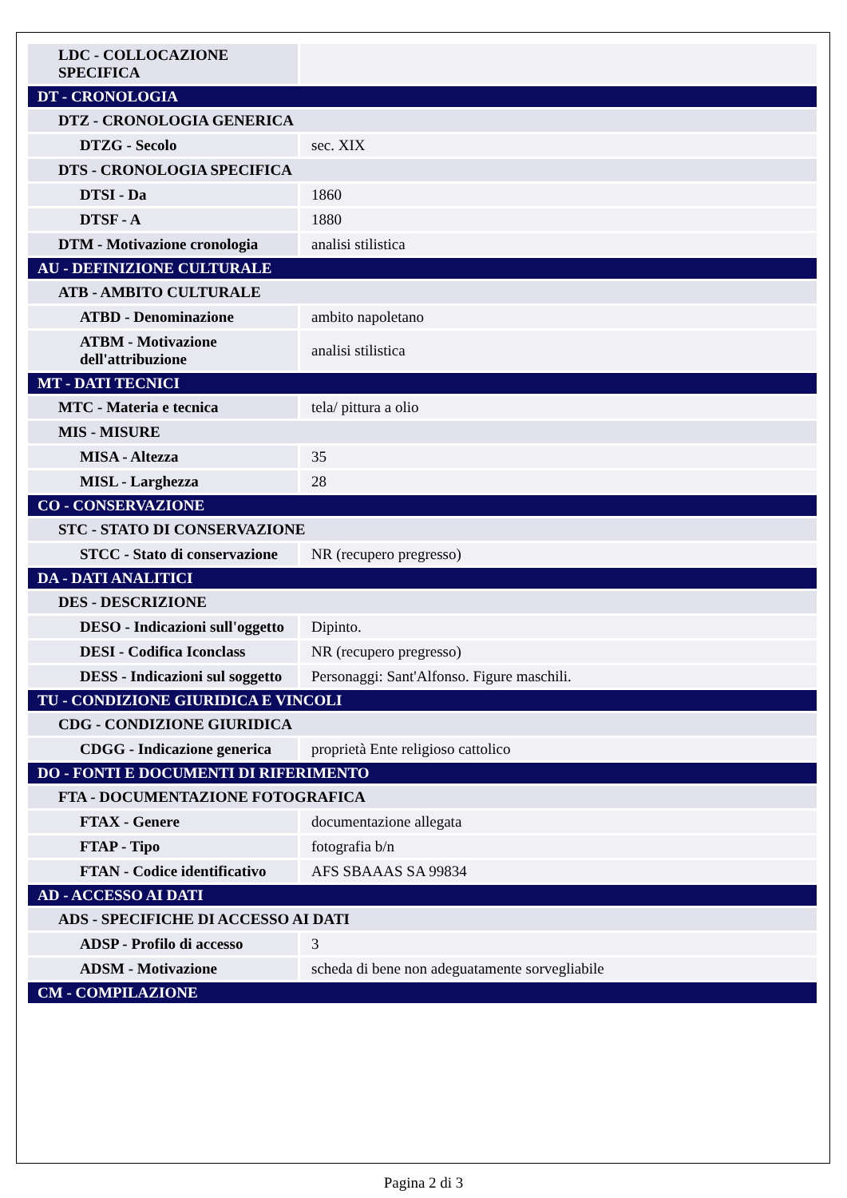| LDC - COLLOCAZIONE SPECIFICA | |
| DT - CRONOLOGIA | |
| DTZ - CRONOLOGIA GENERICA | |
| DTZG - Secolo | sec. XIX |
| DTS - CRONOLOGIA SPECIFICA | |
| DTSI - Da | 1860 |
| DTSF - A | 1880 |
| DTM - Motivazione cronologia | analisi stilistica |
| AU - DEFINIZIONE CULTURALE | |
| ATB - AMBITO CULTURALE | |
| ATBD - Denominazione | ambito napoletano |
| ATBM - Motivazione dell'attribuzione | analisi stilistica |
| MT - DATI TECNICI | |
| MTC - Materia e tecnica | tela/ pittura a olio |
| MIS - MISURE | |
| MISA - Altezza | 35 |
| MISL - Larghezza | 28 |
| CO - CONSERVAZIONE | |
| STC - STATO DI CONSERVAZIONE | |
| STCC - Stato di conservazione | NR (recupero pregresso) |
| DA - DATI ANALITICI | |
| DES - DESCRIZIONE | |
| DESO - Indicazioni sull'oggetto | Dipinto. |
| DESI - Codifica Iconclass | NR (recupero pregresso) |
| DESS - Indicazioni sul soggetto | Personaggi: Sant'Alfonso. Figure maschili. |
| TU - CONDIZIONE GIURIDICA E VINCOLI | |
| CDG - CONDIZIONE GIURIDICA | |
| CDGG - Indicazione generica | proprietà Ente religioso cattolico |
| DO - FONTI E DOCUMENTI DI RIFERIMENTO | |
| FTA - DOCUMENTAZIONE FOTOGRAFICA | |
| FTAX - Genere | documentazione allegata |
| FTAP - Tipo | fotografia b/n |
| FTAN - Codice identificativo | AFS SBAAAS SA 99834 |
| AD - ACCESSO AI DATI | |
| ADS - SPECIFICHE DI ACCESSO AI DATI | |
| ADSP - Profilo di accesso | 3 |
| ADSM - Motivazione | scheda di bene non adeguatamente sorvegliabile |
| CM - COMPILAZIONE | |
Pagina 2 di 3